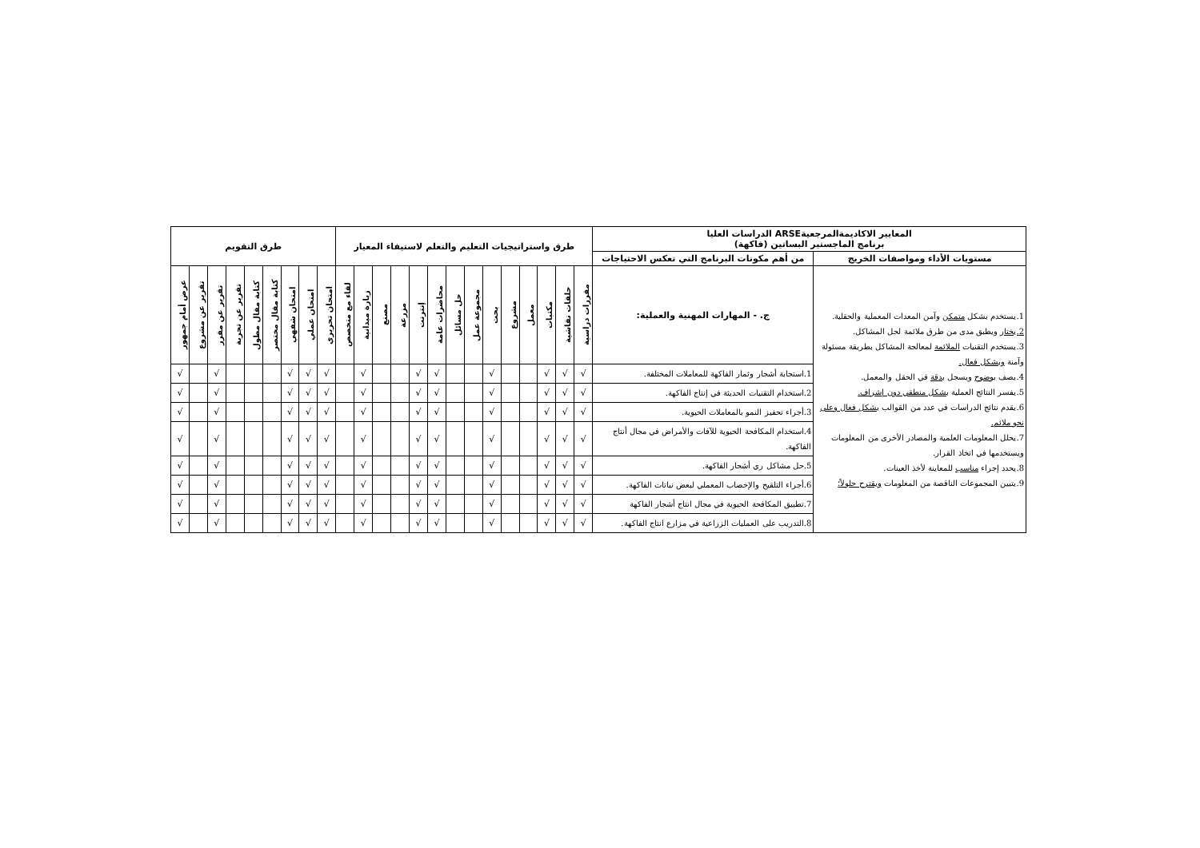| المعايير الاكاديمةالمرجعيةARSE الدراسات العليا برنامج الماجستير البساتين (فاكهة) | | طرق واستراتيجيات التعليم والتعلم لاستيفاء المعيار | | | | | | | | | | | | | | طرق التقويم | | | | | | | | |
| --- | --- | --- | --- | --- | --- | --- | --- | --- | --- | --- | --- | --- | --- | --- | --- | --- | --- | --- | --- | --- | --- | --- | --- | --- |
| مستويات الأداء ومواصفات الخريج | من أهم مكونات البرنامج التي تعكس الاحتياجات | | | | | | | | | | | | | | | | | | | | | | | |
| 1.يستخدم بشكل متمكن وآمن المعدات المعملية والحقلية. 2.يختار ويطبق مدى من طرق ملائمة لحل المشاكل. 3.يستخدم التقنيات الملائمة لمعالجة المشاكل بطريقة مسئولة وآمنة وبشكل فعال. 4.يصف بوضوح ويسجل بدقة في الحقل والمعمل. 5.يفسر النتائج العملية بشكل منطقي دون إشراف. 6.يقدم نتائج الدراسات في عدد من القوالب بشكل فعال وعلى نحو ملائم. 7.يحلل المعلومات العلمية والمصادر الأخرى من المعلومات ويستخدمها في اتخاذ القرار. 8.يحدد إجراء مناسب للمعاينة لأخذ العينات. 9.يتبين المجموعات الناقصة من المعلومات ويقترح حلولاً؛ | ج. - المهارات المهنية والعملية: | مقررات دراسية | حلقات نقاشية | مكتبات | معمل | مشروع | بحث | مجموعة عمل | حل مسائل | محاضرات عامة | إنترنت | مزرعة | مصنع | زيارة ميدانية | لقاء مع متخصص | امتحان تحريري | امتحان عملي | امتحان شفهي | كتابة مقال مختصر | كتابة مقال مطول | تقرير عن تجربة | تقرير عن مقرر | تقرير عن مشروع | عرض أمام جمهور |
| | 1.استجابة أشجار وثمار الفاكهة للمعاملات المختلفة. | √ | √ | √ | | | √ | | | √ | √ | | | √ | | √ | √ | √ | | | | √ | | √ |
| | 2.استخدام التقنيات الحديثة في إنتاج الفاكهة. | √ | √ | √ | | | √ | | | √ | √ | | | √ | | √ | √ | √ | | | | √ | | √ |
| | 3.أجراء تحفيز النمو بالمعاملات الحيوية. | √ | √ | √ | | | √ | | | √ | √ | | | √ | | √ | √ | √ | | | | √ | | √ |
| | 4.استخدام المكافحة الحيوية للآفات والأمراض في مجال أنتاج الفاكهة. | √ | √ | √ | | | √ | | | √ | √ | | | √ | | √ | √ | √ | | | | √ | | √ |
| | 5.حل مشاكل ري أشجار الفاكهة. | √ | √ | √ | | | √ | | | √ | √ | | | √ | | √ | √ | √ | | | | √ | | √ |
| | 6.أجراء التلقيح والإخصاب المعملي لبعض نباتات الفاكهة. | √ | √ | √ | | | √ | | | √ | √ | | | √ | | √ | √ | √ | | | | √ | | √ |
| | 7.تطبيق المكافحة الحيوية في مجال انتاج أشجار الفاكهة | √ | √ | √ | | | √ | | | √ | √ | | | √ | | √ | √ | √ | | | | √ | | √ |
| | 8.التدريب على العمليات الزراعية في مزارع انتاج الفاكهة. | √ | √ | √ | | | √ | | | √ | √ | | | √ | | √ | √ | √ | | | | √ | | √ |